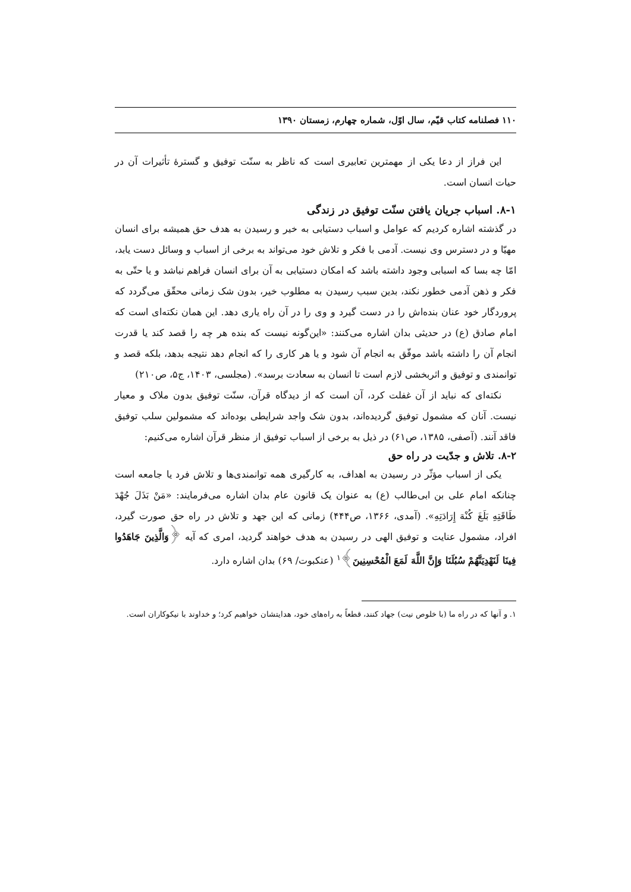۱۱۰ فصلنامه کتاب قیّم، سال اوّل، شماره چهارم، زمستان ۱۳۹۰
این فراز از دعا یکی از مهمترین تعابیری است که ناظر به سنّت توفیق و گسترهٔ تأثیرات آن در حیات انسان است.
۸-۱. اسباب جریان یافتن سنّت توفیق در زندگی
در گذشته اشاره کردیم که عوامل و اسباب دستیابی به خیر و رسیدن به هدف حق همیشه برای انسان مهیّا و در دسترس وی نیست. آدمی با فکر و تلاش خود می‌تواند به برخی از اسباب و وسائل دست یابد، امّا چه بسا که اسبابی وجود داشته باشد که امکان دستیابی به آن برای انسان فراهم نباشد و یا حتّی به فکر و ذهن آدمی خطور نکند، بدین سبب رسیدن به مطلوب خیر، بدون شک زمانی محقّق می‌گردد که پروردگار خود عنان بنده‌اش را در دست گیرد و وی را در آن راه یاری دهد. این همان نکته‌ای است که امام صادق (ع) در حدیثی بدان اشاره می‌کنند: «این‌گونه نیست که بنده هر چه را قصد کند یا قدرت انجام آن را داشته باشد موفّق به انجام آن شود و یا هر کاری را که انجام دهد نتیجه بدهد، بلکه قصد و توانمندی و توفیق و اثربخشی لازم است تا انسان به سعادت برسد». (مجلسی، ۱۴۰۳، ج۵، ص۲۱۰)
نکته‌ای که نباید از آن غفلت کرد، آن است که از دیدگاه قرآن، سنّت توفیق بدون ملاک و معیار نیست. آنان که مشمول توفیق گردیده‌اند، بدون شک واجد شرایطی بوده‌اند که مشمولین سلب توفیق فاقد آنند. (آصفی، ۱۳۸۵، ص۶۱) در ذیل به برخی از اسباب توفیق از منظر قرآن اشاره می‌کنیم:
۸-۲. تلاش و جدّیت در راه حق
یکی از اسباب مؤثّر در رسیدن به اهداف، به کارگیری همه توانمندی‌ها و تلاش فرد یا جامعه است چنانکه امام علی بن ابی‌طالب (ع) به عنوان یک قانون عام بدان اشاره می‌فرمایند: «مَنْ بَذَلَ جُهْدَ طَاقَتِهِ بَلَغَ كُنْهَ إِرَادَتِهِ». (آمدی، ۱۳۶۶، ص۴۴۴) زمانی که این جهد و تلاش در راه حق صورت گیرد، افراد، مشمول عنایت و توفیق الهی در رسیدن به هدف خواهند گردید، امری که آیه ﴿وَالَّذِينَ جَاهَدُوا فِينَا لَنَهْدِيَنَّهُمْ سُبُلَنَا وَإِنَّ اللَّهَ لَمَعَ الْمُحْسِنِينَ﴾<sup>۱</sup> (عنکبوت/ ۶۹) بدان اشاره دارد.
۱. و آنها که در راه ما (با خلوص نیت) جهاد کنند، قطعاً به راه‌های خود، هدایتشان خواهیم کرد؛ و خداوند با نیکوکاران است.